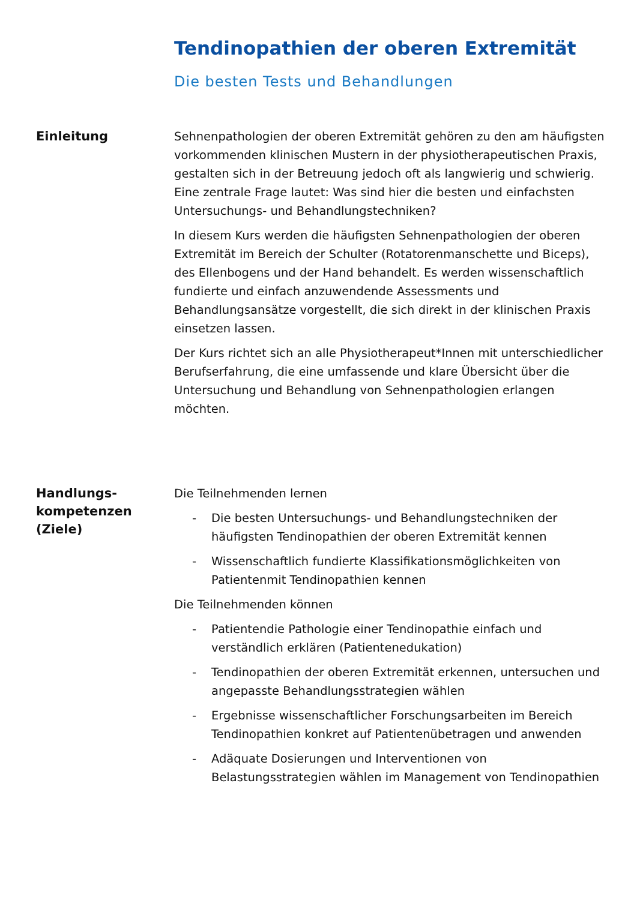Tendinopathien der oberen Extremität
Die besten Tests und Behandlungen
Einleitung
Sehnenpathologien der oberen Extremität gehören zu den am häufigsten vorkommenden klinischen Mustern in der physiotherapeutischen Praxis, gestalten sich in der Betreuung jedoch oft als langwierig und schwierig. Eine zentrale Frage lautet: Was sind hier die besten und einfachsten Untersuchungs- und Behandlungstechniken?
In diesem Kurs werden die häufigsten Sehnenpathologien der oberen Extremität im Bereich der Schulter (Rotatorenmanschette und Biceps), des Ellenbogens und der Hand behandelt. Es werden wissenschaftlich fundierte und einfach anzuwendende Assessments und Behandlungsansätze vorgestellt, die sich direkt in der klinischen Praxis einsetzen lassen.
Der Kurs richtet sich an alle Physiotherapeut*Innen mit unterschiedlicher Berufserfahrung, die eine umfassende und klare Übersicht über die Untersuchung und Behandlung von Sehnenpathologien erlangen möchten.
Handlungs-
kompetenzen
(Ziele)
Die Teilnehmenden lernen
- Die besten Untersuchungs- und Behandlungstechniken der häufigsten Tendinopathien der oberen Extremität kennen
- Wissenschaftlich fundierte Klassifikationsmöglichkeiten von Patientenmit Tendinopathien kennen
Die Teilnehmenden können
- Patientendie Pathologie einer Tendinopathie einfach und verständlich erklären (Patientenedukation)
- Tendinopathien der oberen Extremität erkennen, untersuchen und angepasste Behandlungsstrategien wählen
- Ergebnisse wissenschaftlicher Forschungsarbeiten im Bereich Tendinopathien konkret auf Patientenübetragen und anwenden
- Adäquate Dosierungen und Interventionen von Belastungsstrategien wählen im Management von Tendinopathien